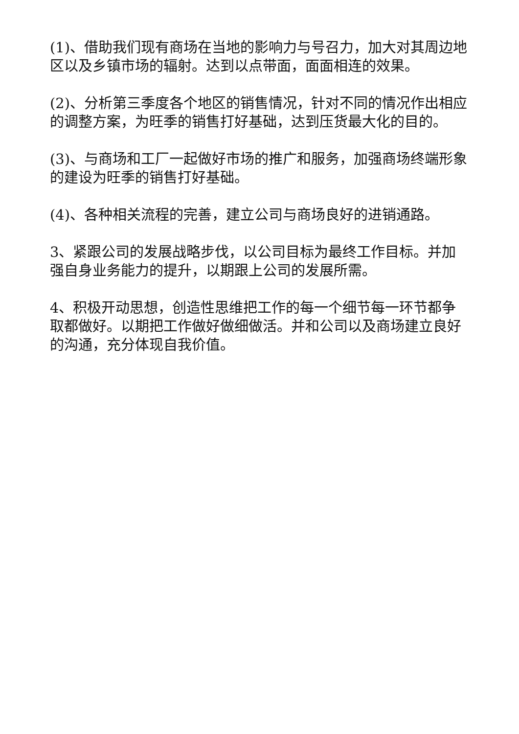(1)、借助我们现有商场在当地的影响力与号召力，加大对其周边地区以及乡镇市场的辐射。达到以点带面，面面相连的效果。
(2)、分析第三季度各个地区的销售情况，针对不同的情况作出相应的调整方案，为旺季的销售打好基础，达到压货最大化的目的。
(3)、与商场和工厂一起做好市场的推广和服务，加强商场终端形象的建设为旺季的销售打好基础。
(4)、各种相关流程的完善，建立公司与商场良好的进销通路。
3、紧跟公司的发展战略步伐，以公司目标为最终工作目标。并加强自身业务能力的提升，以期跟上公司的发展所需。
4、积极开动思想，创造性思维把工作的每一个细节每一环节都争取都做好。以期把工作做好做细做活。并和公司以及商场建立良好的沟通，充分体现自我价值。